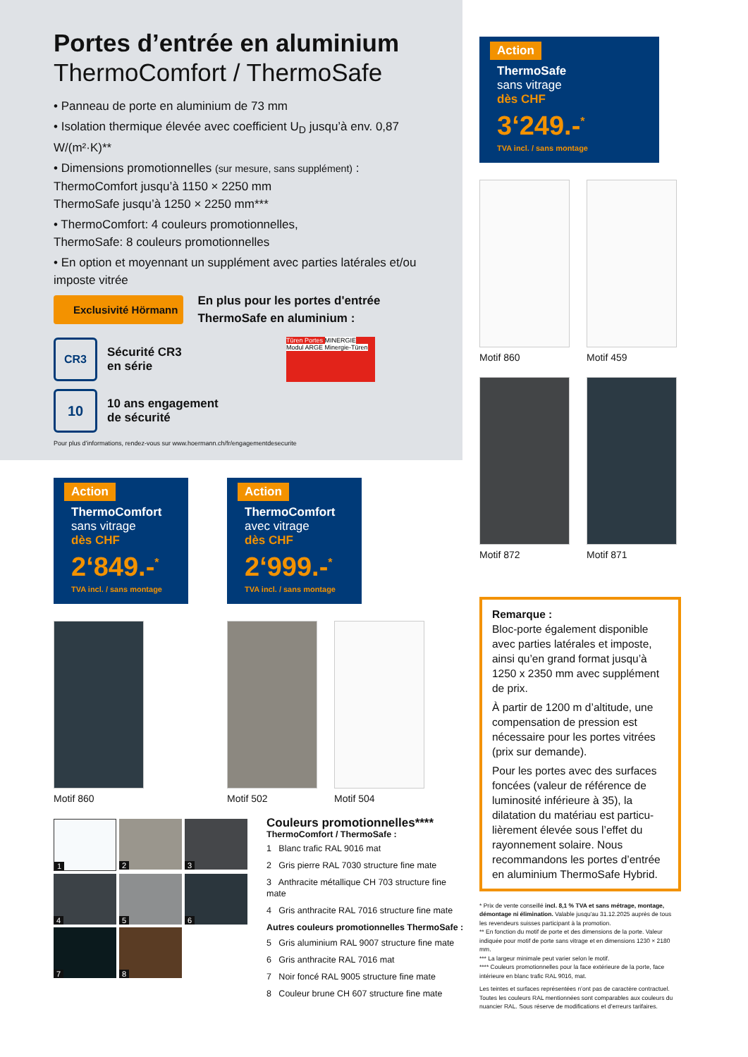Portes d’entrée en aluminium
ThermoComfort / ThermoSafe
• Panneau de porte en aluminium de 73 mm
• Isolation thermique élevée avec coefficient U<sub>D</sub> jusqu’à env. 0,87 W/(m²·K)**
• Dimensions promotionnelles (sur mesure, sans supplément) :
ThermoComfort jusqu’à 1150 × 2250 mm
ThermoSafe jusqu’à 1250 × 2250 mm***
• ThermoComfort: 4 couleurs promotionnelles,
ThermoSafe: 8 couleurs promotionnelles
• En option et moyennant un supplément avec parties latérales et/ou imposte vitrée
Exclusivité Hörmann
En plus pour les portes d'entrée
ThermoSafe en aluminium :
CR3
Sécurité CR3
en série
Türen Portes MINERGIE Modul ARGE Minergie-Türen
10
10 ans engagement
de sécurité
Pour plus d’informations, rendez-vous sur www.hoermann.ch/fr/engagementdesecurite
Action
ThermoComfort
sans vitrage
dès CHF
2‘849.-<sup>*</sup>
TVA incl. / sans montage
Motif 860
Action
ThermoComfort
avec vitrage
dès CHF
2‘999.-<sup>*</sup>
TVA incl. / sans montage
Motif 502 Motif 504
1
2
3
4
5
6
7
8
Couleurs promotionnelles****
ThermoComfort / ThermoSafe :
1 Blanc trafic RAL 9016 mat
2 Gris pierre RAL 7030 structure fine mate
3 Anthracite métallique CH 703 structure fine mate
4 Gris anthracite RAL 7016 structure fine mate
Autres couleurs promotionnelles ThermoSafe :
5 Gris aluminium RAL 9007 structure fine mate
6 Gris anthracite RAL 7016 mat
7 Noir foncé RAL 9005 structure fine mate
8 Couleur brune CH 607 structure fine mate
Action
ThermoSafe
sans vitrage
dès CHF
3‘249.-<sup>*</sup>
TVA incl. / sans montage
Motif 860 Motif 459
Motif 872 Motif 871
Remarque :
Bloc-porte également disponible avec parties latérales et imposte, ainsi qu’en grand format jusqu’à 1250 x 2350 mm avec supplément de prix.
À partir de 1200 m d’altitude, une compensation de pression est nécessaire pour les portes vitrées (prix sur demande).
Pour les portes avec des surfaces foncées (valeur de référence de luminosité inférieure à 35), la dilatation du matériau est particu-lièrement élevée sous l’effet du rayonnement solaire. Nous recommandons les portes d’entrée en aluminium ThermoSafe Hybrid.
* Prix de vente conseillé incl. 8,1 % TVA et sans métrage, montage, démontage ni élimination. Valable jusqu'au 31.12.2025 auprès de tous les revendeurs suisses participant à la promotion.
** En fonction du motif de porte et des dimensions de la porte. Valeur indiquée pour motif de porte sans vitrage et en dimensions 1230 × 2180 mm.
*** La largeur minimale peut varier selon le motif.
**** Couleurs promotionnelles pour la face extérieure de la porte, face intérieure en blanc trafic RAL 9016, mat.
Les teintes et surfaces représentées n’ont pas de caractère contractuel. Toutes les couleurs RAL mentionnées sont comparables aux couleurs du nuancier RAL. Sous réserve de modifications et d’erreurs tarifaires.